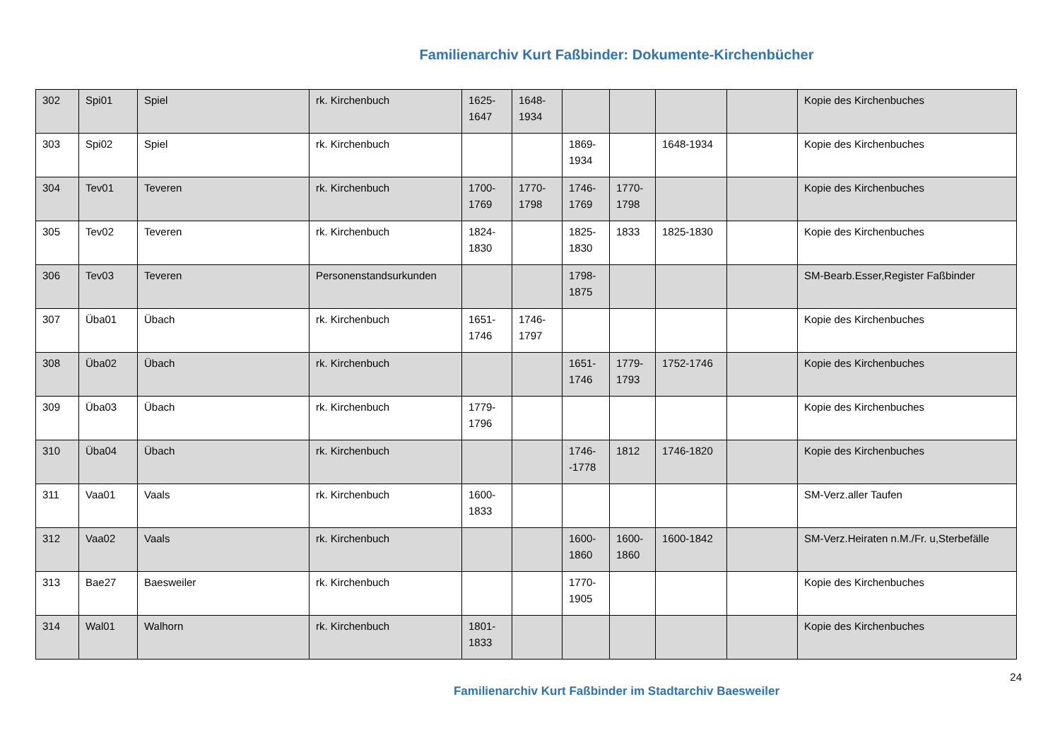Familienarchiv Kurt Faßbinder: Dokumente-Kirchenbücher
| 302 | Spi01 | Spiel | rk. Kirchenbuch | 1625-1647 | 1648-1934 | | | | | Kopie des Kirchenbuches |
| 303 | Spi02 | Spiel | rk. Kirchenbuch | | | 1869-1934 | | 1648-1934 | | Kopie des Kirchenbuches |
| 304 | Tev01 | Teveren | rk. Kirchenbuch | 1700-1769 | 1770-1798 | 1746-1769 | 1770-1798 | | | Kopie des Kirchenbuches |
| 305 | Tev02 | Teveren | rk. Kirchenbuch | 1824-1830 | | 1825-1830 | 1833 | 1825-1830 | | Kopie des Kirchenbuches |
| 306 | Tev03 | Teveren | Personenstandsurkunden | | | 1798-1875 | | | | SM-Bearb.Esser,Register Faßbinder |
| 307 | Üba01 | Übach | rk. Kirchenbuch | 1651-1746 | 1746-1797 | | | | | Kopie des Kirchenbuches |
| 308 | Üba02 | Übach | rk. Kirchenbuch | | | 1651-1746 | 1779-1793 | 1752-1746 | | Kopie des Kirchenbuches |
| 309 | Üba03 | Übach | rk. Kirchenbuch | 1779-1796 | | | | | | Kopie des Kirchenbuches |
| 310 | Üba04 | Übach | rk. Kirchenbuch | | | 1746--1778 | 1812 | 1746-1820 | | Kopie des Kirchenbuches |
| 311 | Vaa01 | Vaals | rk. Kirchenbuch | 1600-1833 | | | | | | SM-Verz.aller Taufen |
| 312 | Vaa02 | Vaals | rk. Kirchenbuch | | | 1600-1860 | 1600-1860 | 1600-1842 | | SM-Verz.Heiraten n.M./Fr. u,Sterbefälle |
| 313 | Bae27 | Baesweiler | rk. Kirchenbuch | | | 1770-1905 | | | | Kopie des Kirchenbuches |
| 314 | Wal01 | Walhorn | rk. Kirchenbuch | 1801-1833 | | | | | | Kopie des Kirchenbuches |
24
Familienarchiv Kurt Faßbinder im Stadtarchiv Baesweiler